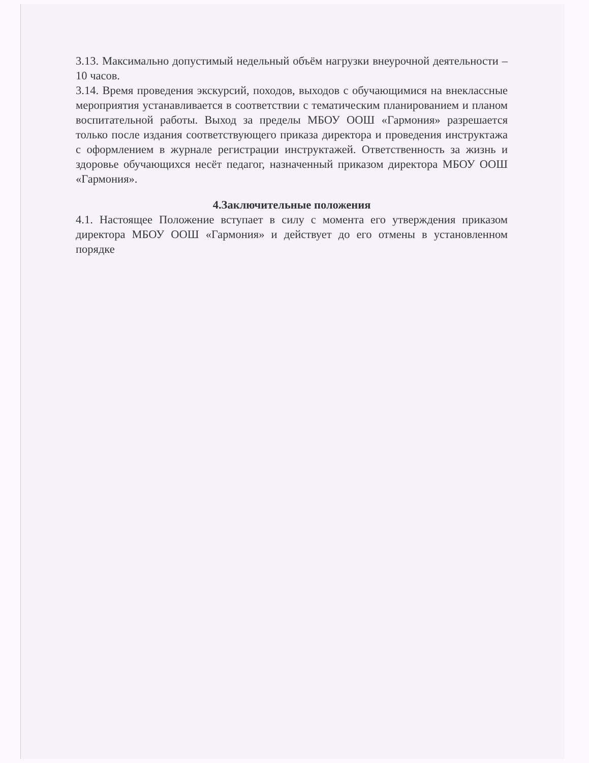3.13. Максимально допустимый недельный объём нагрузки внеурочной деятельности – 10 часов.
3.14. Время проведения экскурсий, походов, выходов с обучающимися на внеклассные мероприятия устанавливается в соответствии с тематическим планированием и планом воспитательной работы. Выход за пределы МБОУ ООШ «Гармония» разрешается только после издания соответствующего приказа директора и проведения инструктажа с оформлением в журнале регистрации инструктажей. Ответственность за жизнь и здоровье обучающихся несёт педагог, назначенный приказом директора МБОУ ООШ «Гармония».
4.Заключительные положения
4.1. Настоящее Положение вступает в силу с момента его утверждения приказом директора МБОУ ООШ «Гармония» и действует до его отмены в установленном порядке